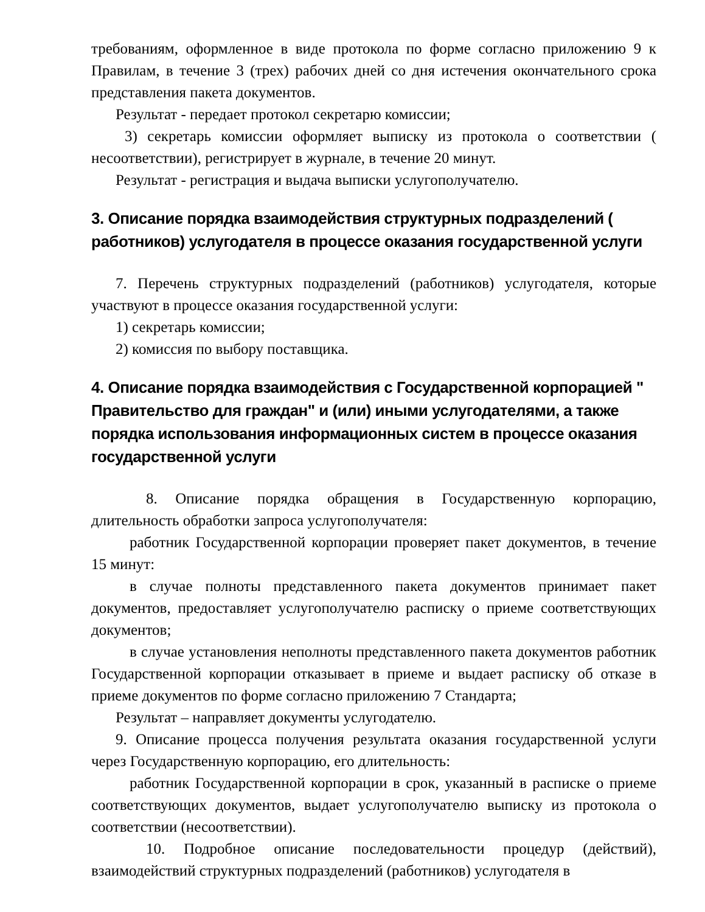требованиям, оформленное в виде протокола по форме согласно приложению 9 к Правилам, в течение 3 (трех) рабочих дней со дня истечения окончательного срока представления пакета документов.
Результат - передает протокол секретарю комиссии;
3) секретарь комиссии оформляет выписку из протокола о соответствии ( несоответствии), регистрирует в журнале, в течение 20 минут.
Результат - регистрация и выдача выписки услугополучателю.
3. Описание порядка взаимодействия структурных подразделений ( работников) услугодателя в процессе оказания государственной услуги
7. Перечень структурных подразделений (работников) услугодателя, которые участвуют в процессе оказания государственной услуги:
1) секретарь комиссии;
2) комиссия по выбору поставщика.
4. Описание порядка взаимодействия с Государственной корпорацией " Правительство для граждан" и (или) иными услугодателями, а также порядка использования информационных систем в процессе оказания государственной услуги
8. Описание порядка обращения в Государственную корпорацию, длительность обработки запроса услугополучателя:
работник Государственной корпорации проверяет пакет документов, в течение 15 минут:
в случае полноты представленного пакета документов принимает пакет документов, предоставляет услугополучателю расписку о приеме соответствующих документов;
в случае установления неполноты представленного пакета документов работник Государственной корпорации отказывает в приеме и выдает расписку об отказе в приеме документов по форме согласно приложению 7 Стандарта;
Результат – направляет документы услугодателю.
9. Описание процесса получения результата оказания государственной услуги через Государственную корпорацию, его длительность:
работник Государственной корпорации в срок, указанный в расписке о приеме соответствующих документов, выдает услугополучателю выписку из протокола о соответствии (несоответствии).
10. Подробное описание последовательности процедур (действий), взаимодействий структурных подразделений (работников) услугодателя в